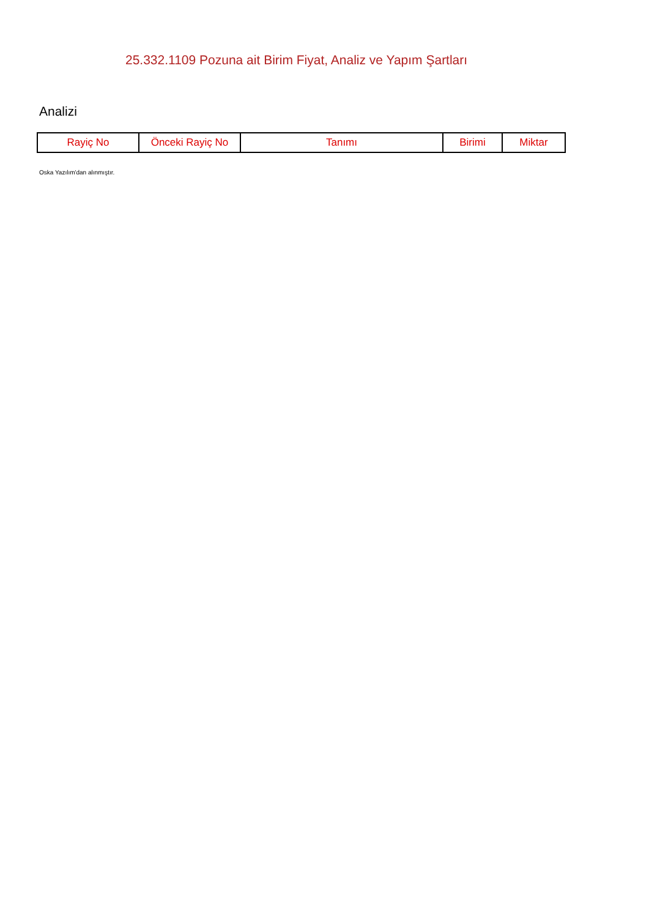25.332.1109 Pozuna ait Birim Fiyat, Analiz ve Yapım Şartları
Analizi
| Rayiç No | Önceki Rayiç No | Tanımı | Birimi | Miktar |
| --- | --- | --- | --- | --- |
Oska Yazılım'dan alınmıştır.